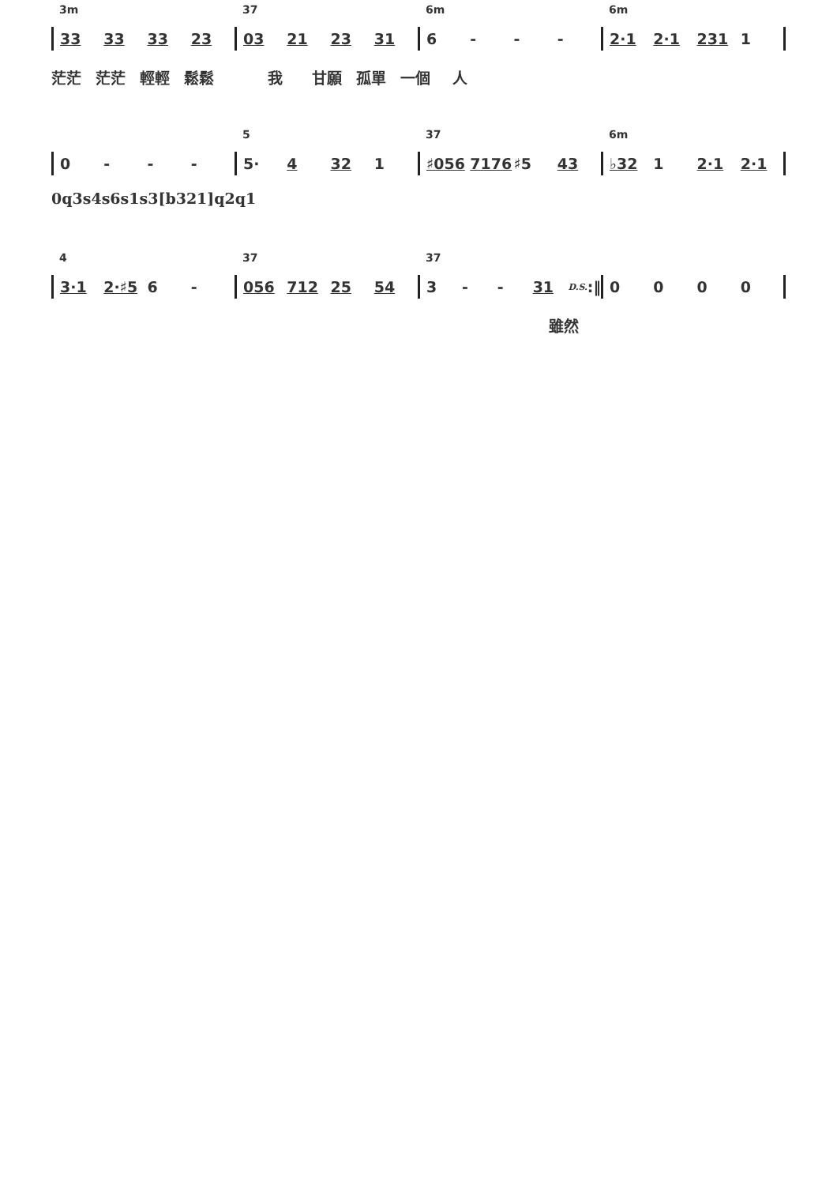3m 37 6m 6m
33 33 33 23 03 21 23 31 6 - - - 2·1 2·1 231 1
茫茫 茫茫 輕輕 鬆鬆 我 甘願 孤單 一個 人
5 37 6m
0 - - - 5· 4 32 1 ♯056 7176 ♯5 43 ♭32 1 2·1 2·1
0q3s4s6s1s3[b321]q2q1
4 37 37
3·1 2·♯5 6 - 056 712 25 54 3 - - 31 D.S. :‖ 0 0 0 0
雖然